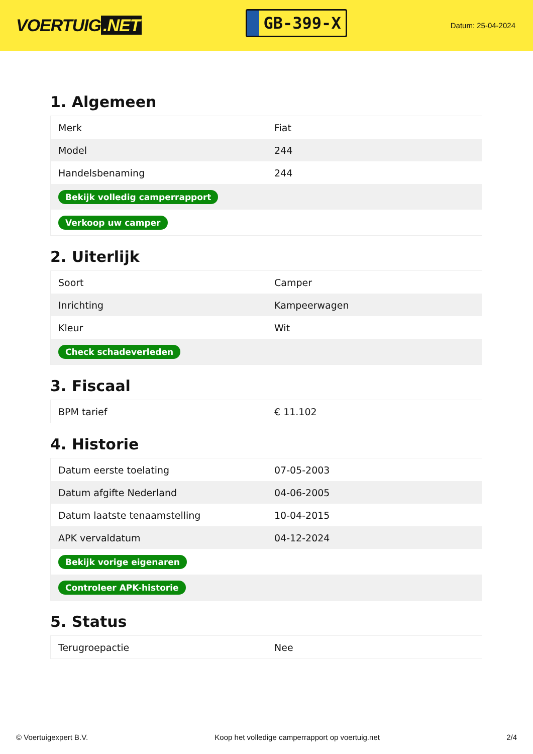VOERTUIG.NET
GB-399-X
Datum: 25-04-2024
1. Algemeen
| Merk | Fiat |
| Model | 244 |
| Handelsbenaming | 244 |
| Bekijk volledig camperrapport | |
| Verkoop uw camper | |
2. Uiterlijk
| Soort | Camper |
| Inrichting | Kampeerwagen |
| Kleur | Wit |
| Check schadeverleden | |
3. Fiscaal
| BPM tarief | € 11.102 |
4. Historie
| Datum eerste toelating | 07-05-2003 |
| Datum afgifte Nederland | 04-06-2005 |
| Datum laatste tenaamstelling | 10-04-2015 |
| APK vervaldatum | 04-12-2024 |
| Bekijk vorige eigenaren | |
| Controleer APK-historie | |
5. Status
| Terugroepactie | Nee |
© Voertuigexpert B.V. Koop het volledige camperrapport op voertuig.net 2/4